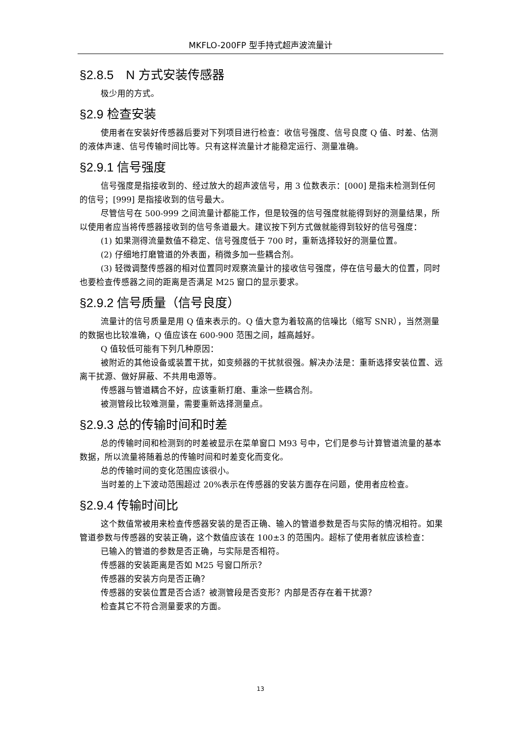MKFLO-200FP 型手持式超声波流量计
§2.8.5　N 方式安装传感器
极少用的方式。
§2.9 检查安装
使用者在安装好传感器后要对下列项目进行检查：收信号强度、信号良度 Q 值、时差、估测的液体声速、信号传输时间比等。只有这样流量计才能稳定运行、测量准确。
§2.9.1 信号强度
信号强度是指接收到的、经过放大的超声波信号，用 3 位数表示：[000] 是指未检测到任何的信号；[999] 是指接收到的信号最大。
尽管信号在 500-999 之间流量计都能工作，但是较强的信号强度就能得到好的测量结果，所以使用者应当将传感器接收到的信号条道最大。建议按下列方式做就能得到较好的信号强度：
(1) 如果测得流量数值不稳定、信号强度低于 700 时，重新选择较好的测量位置。
(2) 仔细地打磨管道的外表面，稍微多加一些耦合剂。
(3) 轻微调整传感器的相对位置同时观察流量计的接收信号强度，停在信号最大的位置，同时也要检查传感器之间的距离是否满足 M25 窗口的显示要求。
§2.9.2 信号质量（信号良度）
流量计的信号质量是用 Q 值来表示的。Q 值大意为着较高的信噪比（缩写 SNR），当然测量的数据也比较准确，Q 值应该在 600-900 范围之间，越高越好。
Q 值较低可能有下列几种原因：
被附近的其他设备或装置干扰，如变频器的干扰就很强。解决办法是：重新选择安装位置、远离干扰源、做好屏蔽、不共用电源等。
传感器与管道耦合不好，应该重新打磨、重涂一些耦合剂。
被测管段比较难测量，需要重新选择测量点。
§2.9.3 总的传输时间和时差
总的传输时间和检测到的时差被显示在菜单窗口 M93 号中，它们是参与计算管道流量的基本数据，所以流量将随着总的传输时间和时差变化而变化。
总的传输时间的变化范围应该很小。
当时差的上下波动范围超过 20%表示在传感器的安装方面存在问题，使用者应检查。
§2.9.4 传输时间比
这个数值常被用来检查传感器安装的是否正确、输入的管道参数是否与实际的情况相符。如果管道参数与传感器的安装正确，这个数值应该在 100±3 的范围内。超标了使用者就应该检查：
已输入的管道的参数是否正确，与实际是否相符。
传感器的安装距离是否如 M25 号窗口所示？
传感器的安装方向是否正确？
传感器的安装位置是否合适？被测管段是否变形？内部是否存在着干扰源？
检查其它不符合测量要求的方面。
13